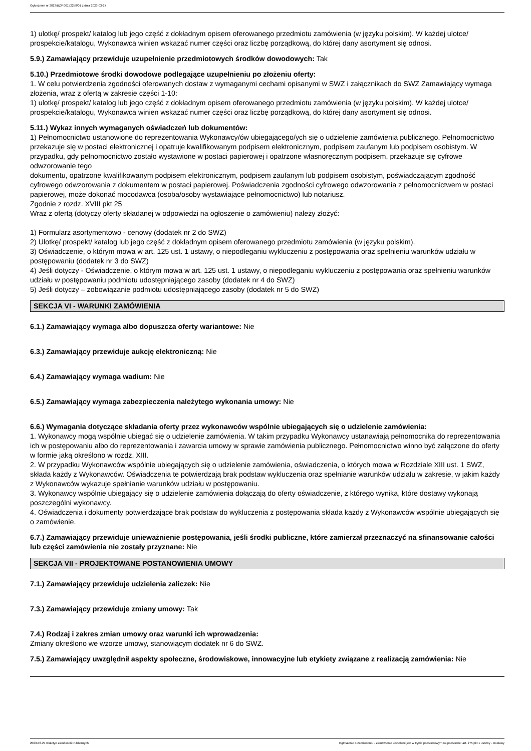Ogłoszenie nr 2023/BZP 00152258/01 z dnia 2023-03-27
1) ulotkę/ prospekt/ katalog lub jego część z dokładnym opisem oferowanego przedmiotu zamówienia (w języku polskim). W każdej ulotce/ prospekcie/katalogu, Wykonawca winien wskazać numer części oraz liczbę porządkową, do której dany asortyment się odnosi.
5.9.) Zamawiający przewiduje uzupełnienie przedmiotowych środków dowodowych: Tak
5.10.) Przedmiotowe środki dowodowe podlegające uzupełnieniu po złożeniu oferty:
1. W celu potwierdzenia zgodności oferowanych dostaw z wymaganymi cechami opisanymi w SWZ i załącznikach do SWZ Zamawiający wymaga złożenia, wraz z ofertą w zakresie części 1-10:
1) ulotkę/ prospekt/ katalog lub jego część z dokładnym opisem oferowanego przedmiotu zamówienia (w języku polskim). W każdej ulotce/ prospekcie/katalogu, Wykonawca winien wskazać numer części oraz liczbę porządkową, do której dany asortyment się odnosi.
5.11.) Wykaz innych wymaganych oświadczeń lub dokumentów:
1) Pełnomocnictwo ustanowione do reprezentowania Wykonawcy/ów ubiegającego/ych się o udzielenie zamówienia publicznego. Pełnomocnictwo przekazuje się w postaci elektronicznej i opatruje kwalifikowanym podpisem elektronicznym, podpisem zaufanym lub podpisem osobistym. W przypadku, gdy pełnomocnictwo zostało wystawione w postaci papierowej i opatrzone własnoręcznym podpisem, przekazuje się cyfrowe odwzorowanie tego
dokumentu, opatrzone kwalifikowanym podpisem elektronicznym, podpisem zaufanym lub podpisem osobistym, poświadczającym zgodność cyfrowego odwzorowania z dokumentem w postaci papierowej. Poświadczenia zgodności cyfrowego odwzorowania z pełnomocnictwem w postaci papierowej, może dokonać mocodawca (osoba/osoby wystawiające pełnomocnictwo) lub notariusz.
Zgodnie z rozdz. XVIII pkt 25
Wraz z ofertą (dotyczy oferty składanej w odpowiedzi na ogłoszenie o zamówieniu) należy złożyć:
1) Formularz asortymentowo - cenowy (dodatek nr 2 do SWZ)
2) Ulotkę/ prospekt/ katalog lub jego część z dokładnym opisem oferowanego przedmiotu zamówienia (w języku polskim).
3) Oświadczenie, o którym mowa w art. 125 ust. 1 ustawy, o niepodleganiu wykluczeniu z postępowania oraz spełnieniu warunków udziału w postępowaniu (dodatek nr 3 do SWZ)
4) Jeśli dotyczy - Oświadczenie, o którym mowa w art. 125 ust. 1 ustawy, o niepodleganiu wykluczeniu z postępowania oraz spełnieniu warunków udziału w postępowaniu podmiotu udostępniającego zasoby (dodatek nr 4 do SWZ)
5) Jeśli dotyczy – zobowiązanie podmiotu udostępniającego zasoby (dodatek nr 5 do SWZ)
SEKCJA VI - WARUNKI ZAMÓWIENIA
6.1.) Zamawiający wymaga albo dopuszcza oferty wariantowe: Nie
6.3.) Zamawiający przewiduje aukcję elektroniczną: Nie
6.4.) Zamawiający wymaga wadium: Nie
6.5.) Zamawiający wymaga zabezpieczenia należytego wykonania umowy: Nie
6.6.) Wymagania dotyczące składania oferty przez wykonawców wspólnie ubiegających się o udzielenie zamówienia:
1. Wykonawcy mogą wspólnie ubiegać się o udzielenie zamówienia. W takim przypadku Wykonawcy ustanawiają pełnomocnika do reprezentowania ich w postępowaniu albo do reprezentowania i zawarcia umowy w sprawie zamówienia publicznego. Pełnomocnictwo winno być załączone do oferty w formie jaką określono w rozdz. XIII.
2. W przypadku Wykonawców wspólnie ubiegających się o udzielenie zamówienia, oświadczenia, o których mowa w Rozdziale XIII ust. 1 SWZ, składa każdy z Wykonawców. Oświadczenia te potwierdzają brak podstaw wykluczenia oraz spełnianie warunków udziału w zakresie, w jakim każdy z Wykonawców wykazuje spełnianie warunków udziału w postępowaniu.
3. Wykonawcy wspólnie ubiegający się o udzielenie zamówienia dołączają do oferty oświadczenie, z którego wynika, które dostawy wykonają poszczególni wykonawcy.
4. Oświadczenia i dokumenty potwierdzające brak podstaw do wykluczenia z postępowania składa każdy z Wykonawców wspólnie ubiegających się o zamówienie.
6.7.) Zamawiający przewiduje unieważnienie postępowania, jeśli środki publiczne, które zamierzał przeznaczyć na sfinansowanie całości lub części zamówienia nie zostały przyznane: Nie
SEKCJA VII - PROJEKTOWANE POSTANOWIENIA UMOWY
7.1.) Zamawiający przewiduje udzielenia zaliczek: Nie
7.3.) Zamawiający przewiduje zmiany umowy: Tak
7.4.) Rodzaj i zakres zmian umowy oraz warunki ich wprowadzenia:
Zmiany określono we wzorze umowy, stanowiącym dodatek nr 6 do SWZ.
7.5.) Zamawiający uwzględnił aspekty społeczne, środowiskowe, innowacyjne lub etykiety związane z realizacją zamówienia: Nie
2023-03-27 Biuletyn Zamówień Publicznych Ogłoszenie o zamówieniu - Zamówienie udzielane jest w trybie podstawowym na podstawie: art. 275 pkt 1 ustawy - Dostawy